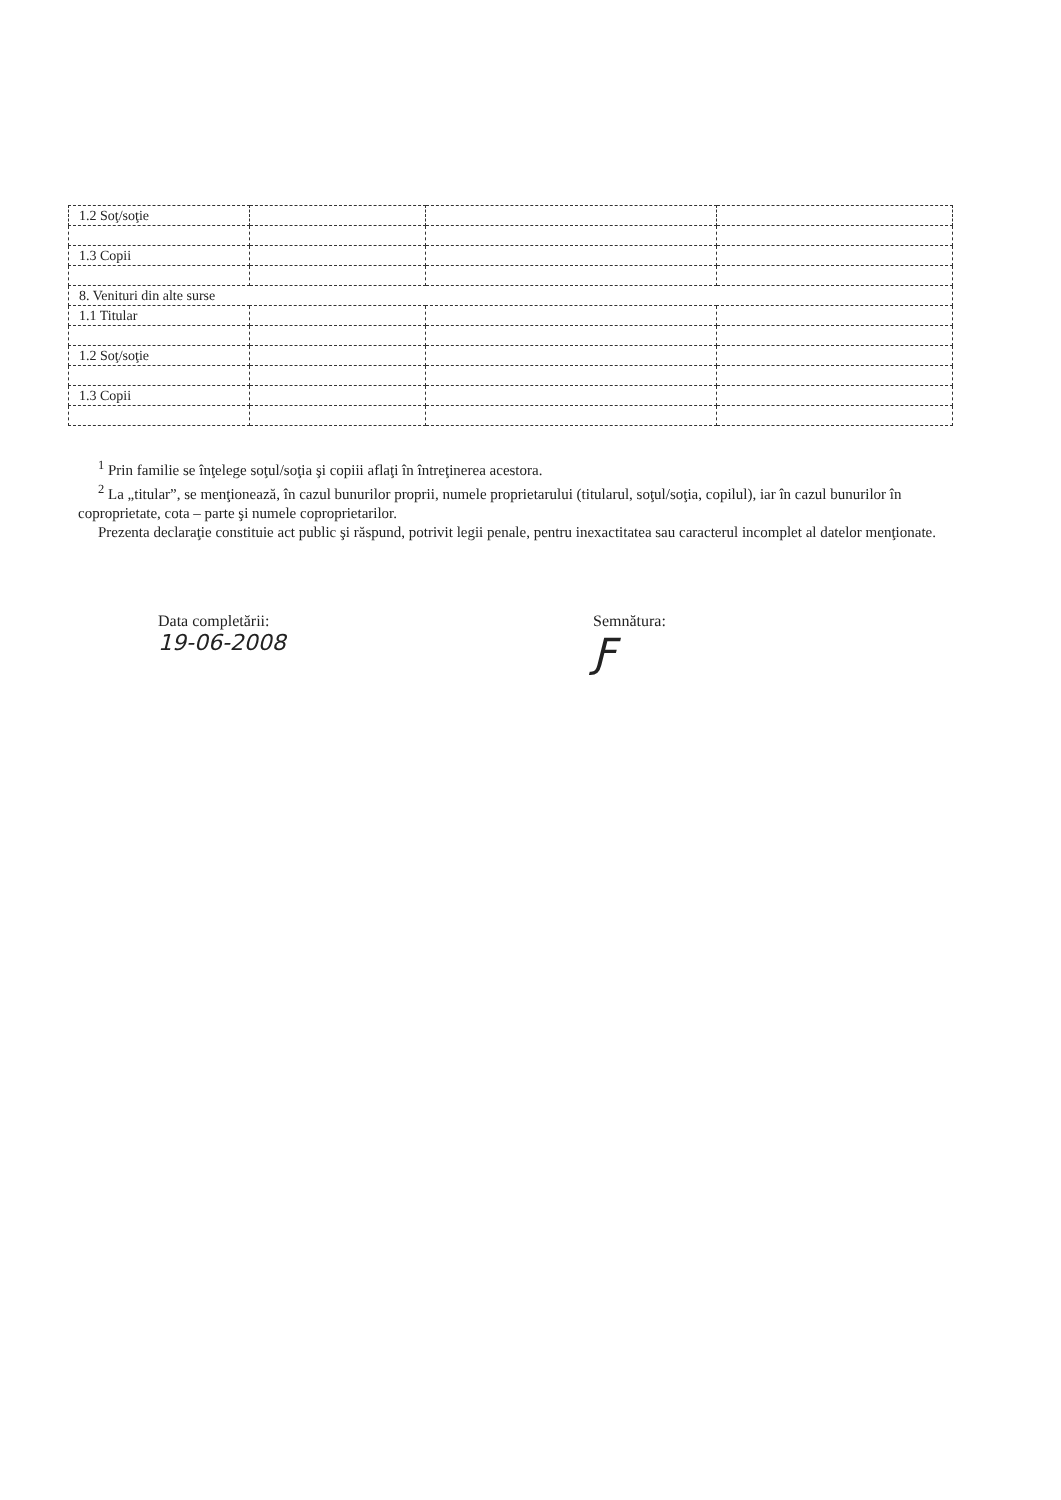| 1.2 Soţ/soţie | | | |
| 1.3 Copii | | | |
| 8. Venituri din alte surse | | | |
| 1.1 Titular | | | |
| 1.2 Soţ/soţie | | | |
| 1.3 Copii | | | |
<sup>1</sup> Prin familie se înţelege soţul/soţia şi copiii aflaţi în întreţinerea acestora.
<sup>2</sup> La „titular”, se menţionează, în cazul bunurilor proprii, numele proprietarului (titularul, soţul/soţia, copilul), iar în cazul bunurilor în coproprietate, cota – parte şi numele coproprietarilor.
Prezenta declaraţie constituie act public şi răspund, potrivit legii penale, pentru inexactitatea sau caracterul incomplet al datelor menţionate.
Data completării:
19-06-2008
Semnătura:
Ƒ